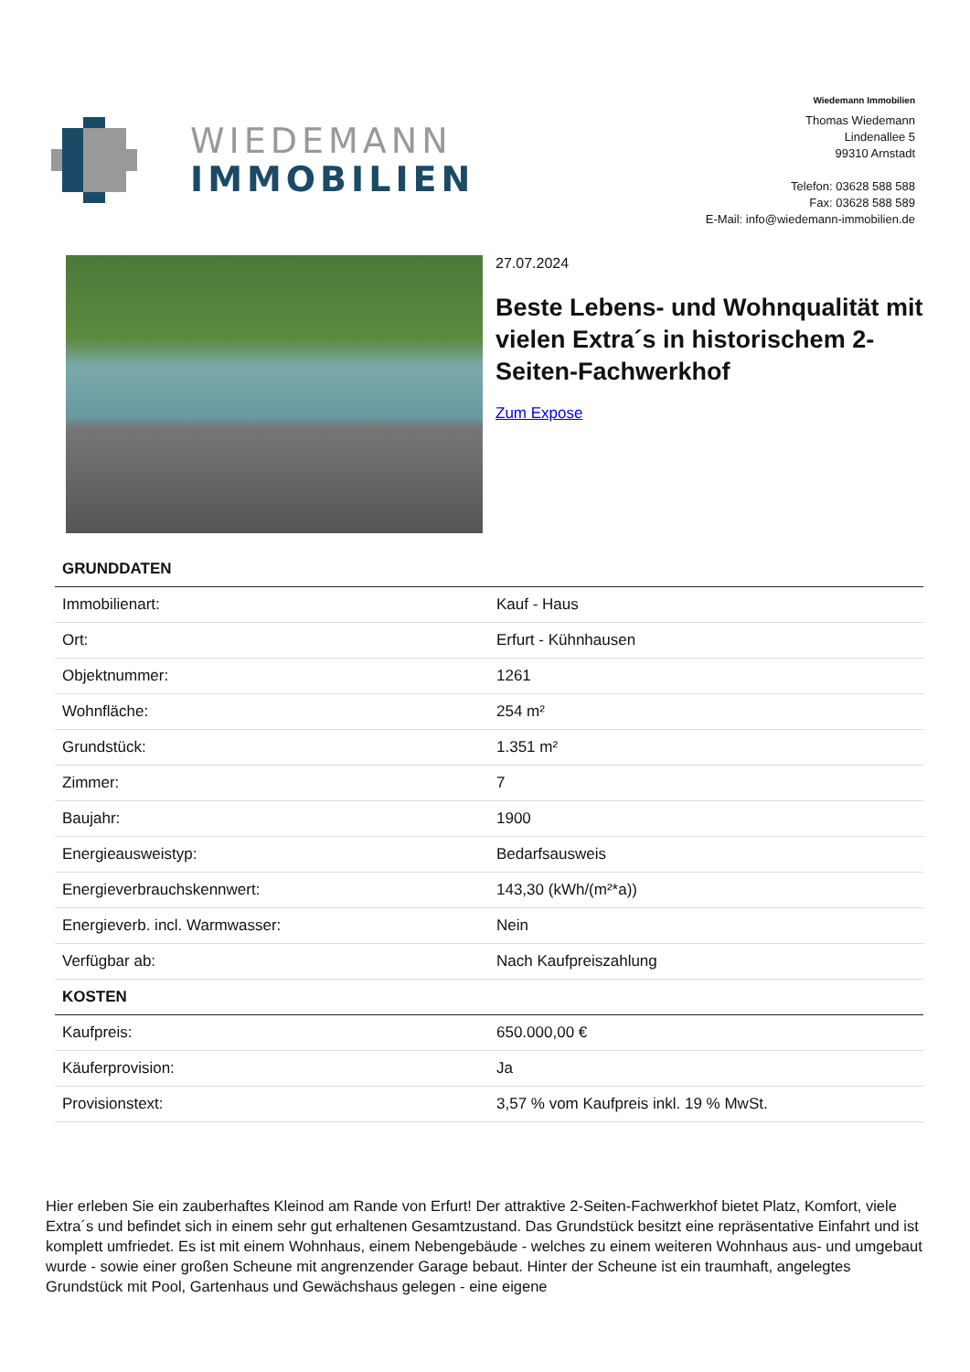WIEDEMANN
IMMOBILIEN
Wiedemann Immobilien
Thomas Wiedemann
Lindenallee 5
99310 Arnstadt
Telefon: 03628 588 588
Fax: 03628 588 589
E-Mail: info@wiedemann-immobilien.de
27.07.2024
Beste Lebens- und Wohnqualität mit vielen Extra´s in historischem 2-Seiten-Fachwerkhof
Zum Expose
| GRUNDDATEN | |
| --- | --- |
| Immobilienart: | Kauf - Haus |
| Ort: | Erfurt - Kühnhausen |
| Objektnummer: | 1261 |
| Wohnfläche: | 254 m² |
| Grundstück: | 1.351 m² |
| Zimmer: | 7 |
| Baujahr: | 1900 |
| Energieausweistyp: | Bedarfsausweis |
| Energieverbrauchskennwert: | 143,30 (kWh/(m²*a)) |
| Energieverb. incl. Warmwasser: | Nein |
| Verfügbar ab: | Nach Kaufpreiszahlung |
| KOSTEN | |
| Kaufpreis: | 650.000,00 € |
| Käuferprovision: | Ja |
| Provisionstext: | 3,57 % vom Kaufpreis inkl. 19 % MwSt. |
Hier erleben Sie ein zauberhaftes Kleinod am Rande von Erfurt! Der attraktive 2-Seiten-Fachwerkhof bietet Platz, Komfort, viele Extra´s und befindet sich in einem sehr gut erhaltenen Gesamtzustand. Das Grundstück besitzt eine repräsentative Einfahrt und ist komplett umfriedet. Es ist mit einem Wohnhaus, einem Nebengebäude - welches zu einem weiteren Wohnhaus aus- und umgebaut wurde - sowie einer großen Scheune mit angrenzender Garage bebaut. Hinter der Scheune ist ein traumhaft, angelegtes Grundstück mit Pool, Gartenhaus und Gewächshaus gelegen - eine eigene